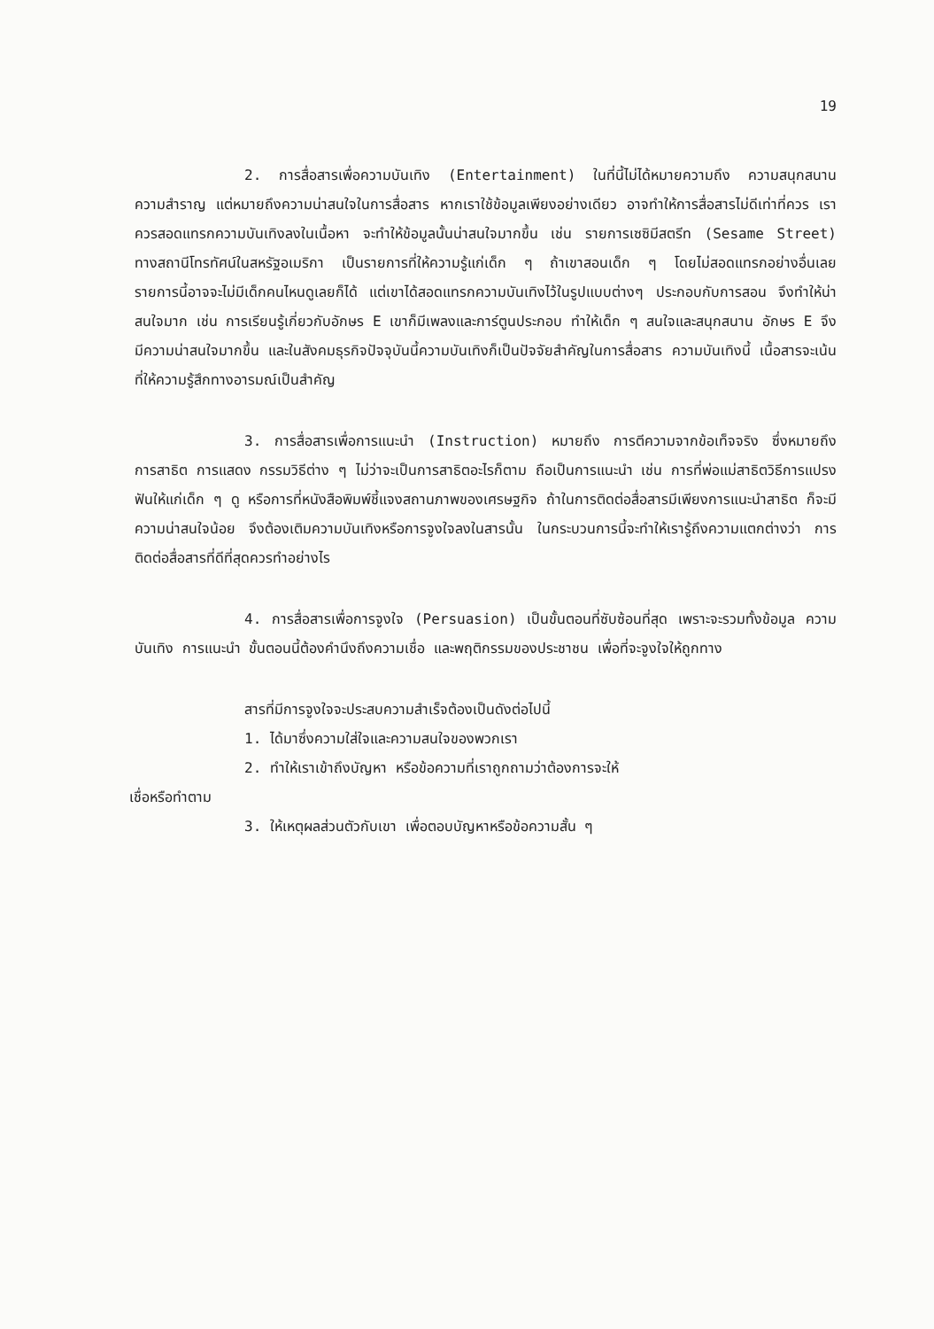19
2. การสื่อสารเพื่อความบันเทิง (Entertainment) ในที่นี้ไม่ได้หมายความถึง ความสนุกสนาน ความสำราญ แต่หมายถึงความน่าสนใจในการสื่อสาร หากเราใช้ข้อมูลเพียงอย่างเดียว อาจทำให้การสื่อสารไม่ดีเท่าที่ควร เราควรสอดแทรกความบันเทิงลงในเนื้อหา จะทำให้ข้อมูลนั้นน่าสนใจมากขึ้น เช่น รายการเซซิมีสตรีท (Sesame Street) ทางสถานีโทรทัศน์ในสหรัฐอเมริกา เป็นรายการที่ให้ความรู้แก่เด็ก ๆ ถ้าเขาสอนเด็ก ๆ โดยไม่สอดแทรกอย่างอื่นเลย รายการนี้อาจจะไม่มีเด็กคนไหนดูเลยก็ได้ แต่เขาได้สอดแทรกความบันเทิงไว้ในรูปแบบต่างๆ ประกอบกับการสอน จึงทำให้น่าสนใจมาก เช่น การเรียนรู้เกี่ยวกับอักษร E เขาก็มีเพลงและการ์ตูนประกอบ ทำให้เด็ก ๆ สนใจและสนุกสนาน อักษร E จึงมีความน่าสนใจมากขึ้น และในสังคมธุรกิจปัจจุบันนี้ความบันเทิงก็เป็นปัจจัยสำคัญในการสื่อสาร ความบันเทิงนี้ เนื้อสารจะเน้นที่ให้ความรู้สึกทางอารมณ์เป็นสำคัญ
3. การสื่อสารเพื่อการแนะนำ (Instruction) หมายถึง การตีความจากข้อเท็จจริง ซึ่งหมายถึง การสาธิต การแสดง กรรมวิธีต่าง ๆ ไม่ว่าจะเป็นการสาธิตอะไรก็ตาม ถือเป็นการแนะนำ เช่น การที่พ่อแม่สาธิตวิธีการแปรงฟันให้แก่เด็ก ๆ ดู หรือการที่หนังสือพิมพ์ชี้แจงสถานภาพของเศรษฐกิจ ถ้าในการติดต่อสื่อสารมีเพียงการแนะนำสาธิต ก็จะมีความน่าสนใจน้อย จึงต้องเติมความบันเทิงหรือการจูงใจลงในสารนั้น ในกระบวนการนี้จะทำให้เรารู้ถึงความแตกต่างว่า การติดต่อสื่อสารที่ดีที่สุดควรทำอย่างไร
4. การสื่อสารเพื่อการจูงใจ (Persuasion) เป็นขั้นตอนที่ซับซ้อนที่สุด เพราะจะรวมทั้งข้อมูล ความบันเทิง การแนะนำ ขั้นตอนนี้ต้องคำนึงถึงความเชื่อ และพฤติกรรมของประชาชน เพื่อที่จะจูงใจให้ถูกทาง
สารที่มีการจูงใจจะประสบความสำเร็จต้องเป็นดังต่อไปนี้
1. ได้มาซึ่งความใส่ใจและความสนใจของพวกเรา
2. ทำให้เราเข้าถึงบัญหา หรือข้อความที่เราถูกถามว่าต้องการจะให้
เชื่อหรือทำตาม
3. ให้เหตุผลส่วนตัวกับเขา เพื่อตอบบัญหาหรือข้อความสั้น ๆ